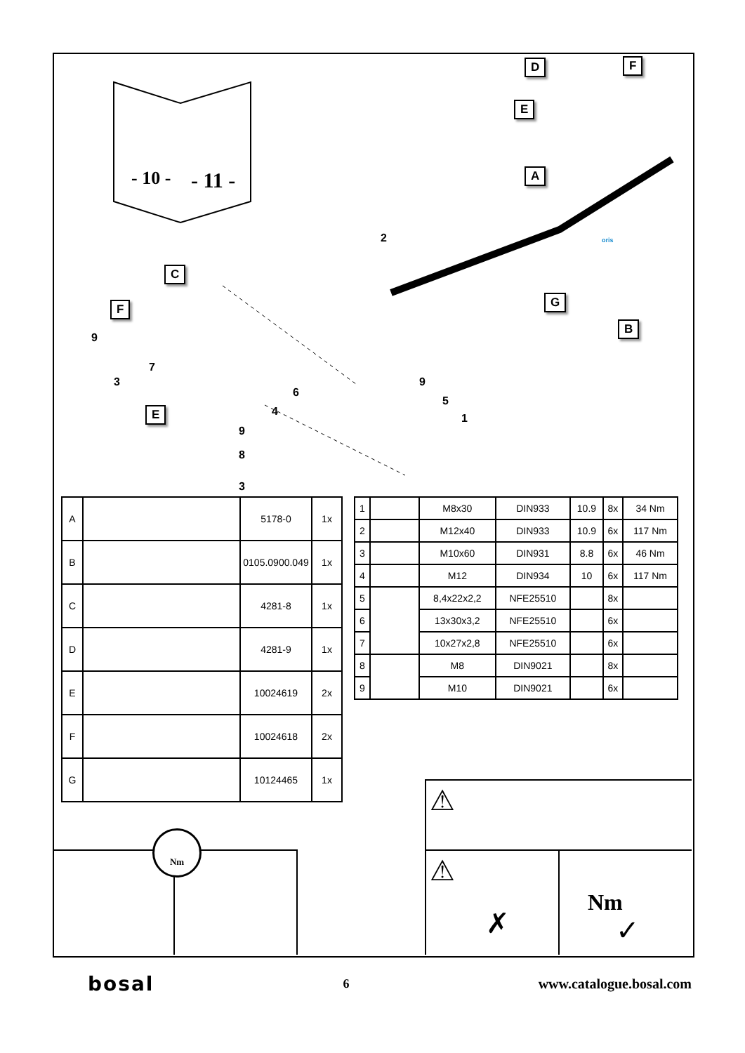- 10 -
- 11 -
D F
E
A
C
F
G
B
E
oris
2
9
7
3
6
4
9
5
1
9
8
3
| A | | 5178-0 | 1x |
| B | | 0105.0900.049 | 1x |
| C | | 4281-8 | 1x |
| D | | 4281-9 | 1x |
| E | | 10024619 | 2x |
| F | | 10024618 | 2x |
| G | | 10124465 | 1x |
| 1 | | M8x30 | DIN933 | 10.9 | 8x | 34 Nm |
| 2 | | M12x40 | DIN933 | 10.9 | 6x | 117 Nm |
| 3 | | M10x60 | DIN931 | 8.8 | 6x | 46 Nm |
| 4 | | M12 | DIN934 | 10 | 6x | 117 Nm |
| 5 | | 8,4x22x2,2 | NFE25510 | | 8x | |
| 6 | | 13x30x3,2 | NFE25510 | | 6x | |
| 7 | | 10x27x2,8 | NFE25510 | | 6x | |
| 8 | | M8 | DIN9021 | | 8x | |
| 9 | | M10 | DIN9021 | | 6x | |
⚠
⚠
✗
Nm
✓
Nm
bosal 6 www.catalogue.bosal.com